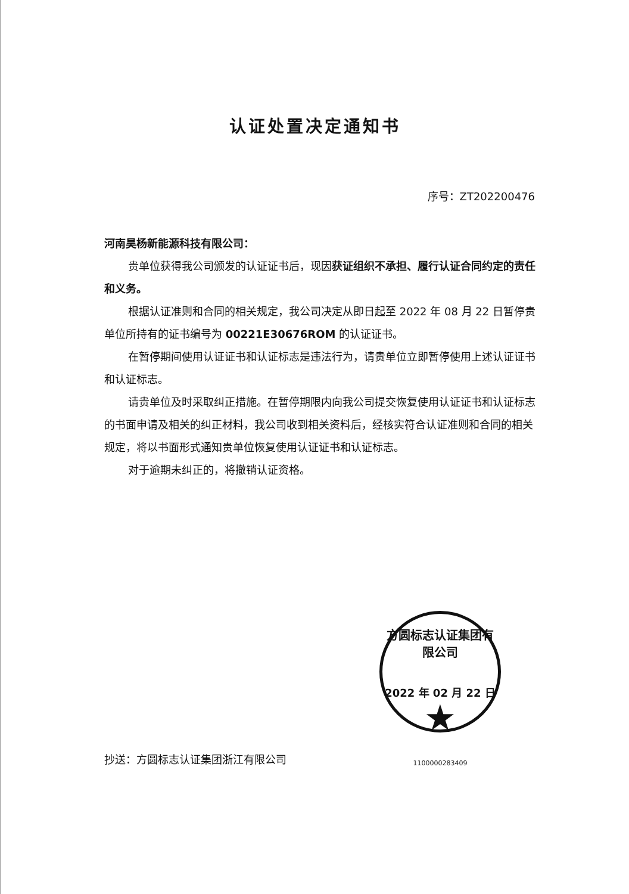认证处置决定通知书
序号：ZT202200476
河南昊杨新能源科技有限公司：
贵单位获得我公司颁发的认证证书后，现因获证组织不承担、履行认证合同约定的责任和义务。
根据认证准则和合同的相关规定，我公司决定从即日起至 2022 年 08 月 22 日暂停贵单位所持有的证书编号为 00221E30676ROM 的认证证书。
在暂停期间使用认证证书和认证标志是违法行为，请贵单位立即暂停使用上述认证证书和认证标志。
请贵单位及时采取纠正措施。在暂停期限内向我公司提交恢复使用认证证书和认证标志的书面申请及相关的纠正材料，我公司收到相关资料后，经核实符合认证准则和合同的相关规定，将以书面形式通知贵单位恢复使用认证证书和认证标志。
对于逾期未纠正的，将撤销认证资格。
方圆标志认证集团有限公司
2022 年 02 月 22 日
★
1100000283409
抄送：方圆标志认证集团浙江有限公司